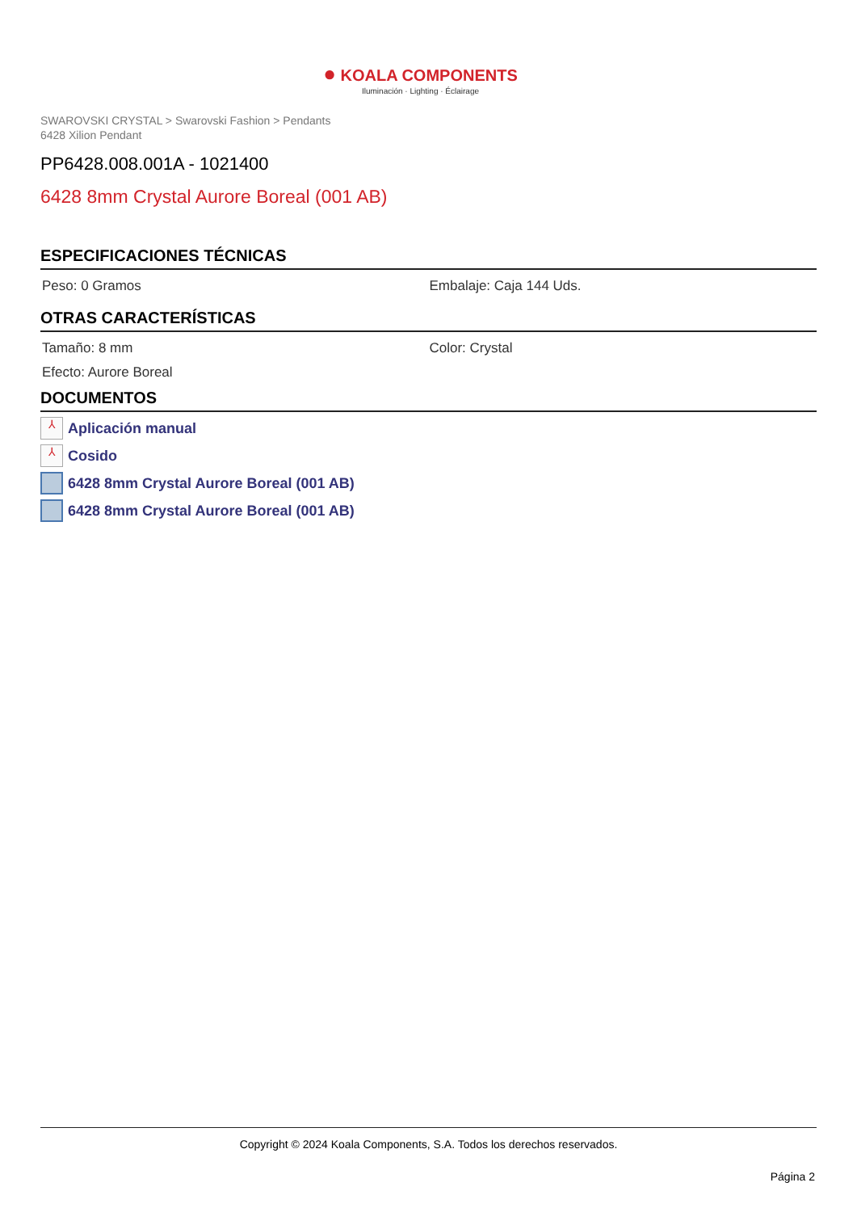● KOALA COMPONENTS
Iluminación · Lighting · Éclairage
SWAROVSKI CRYSTAL > Swarovski Fashion > Pendants
6428 Xilion Pendant
PP6428.008.001A - 1021400
6428 8mm Crystal Aurore Boreal (001 AB)
ESPECIFICACIONES TÉCNICAS
Peso: 0 Gramos Embalaje: Caja 144 Uds.
OTRAS CARACTERÍSTICAS
Tamaño: 8 mm Color: Crystal
Efecto: Aurore Boreal
DOCUMENTOS
⅄ Aplicación manual
⅄ Cosido
6428 8mm Crystal Aurore Boreal (001 AB)
6428 8mm Crystal Aurore Boreal (001 AB)
Copyright © 2024 Koala Components, S.A. Todos los derechos reservados.
Página 2